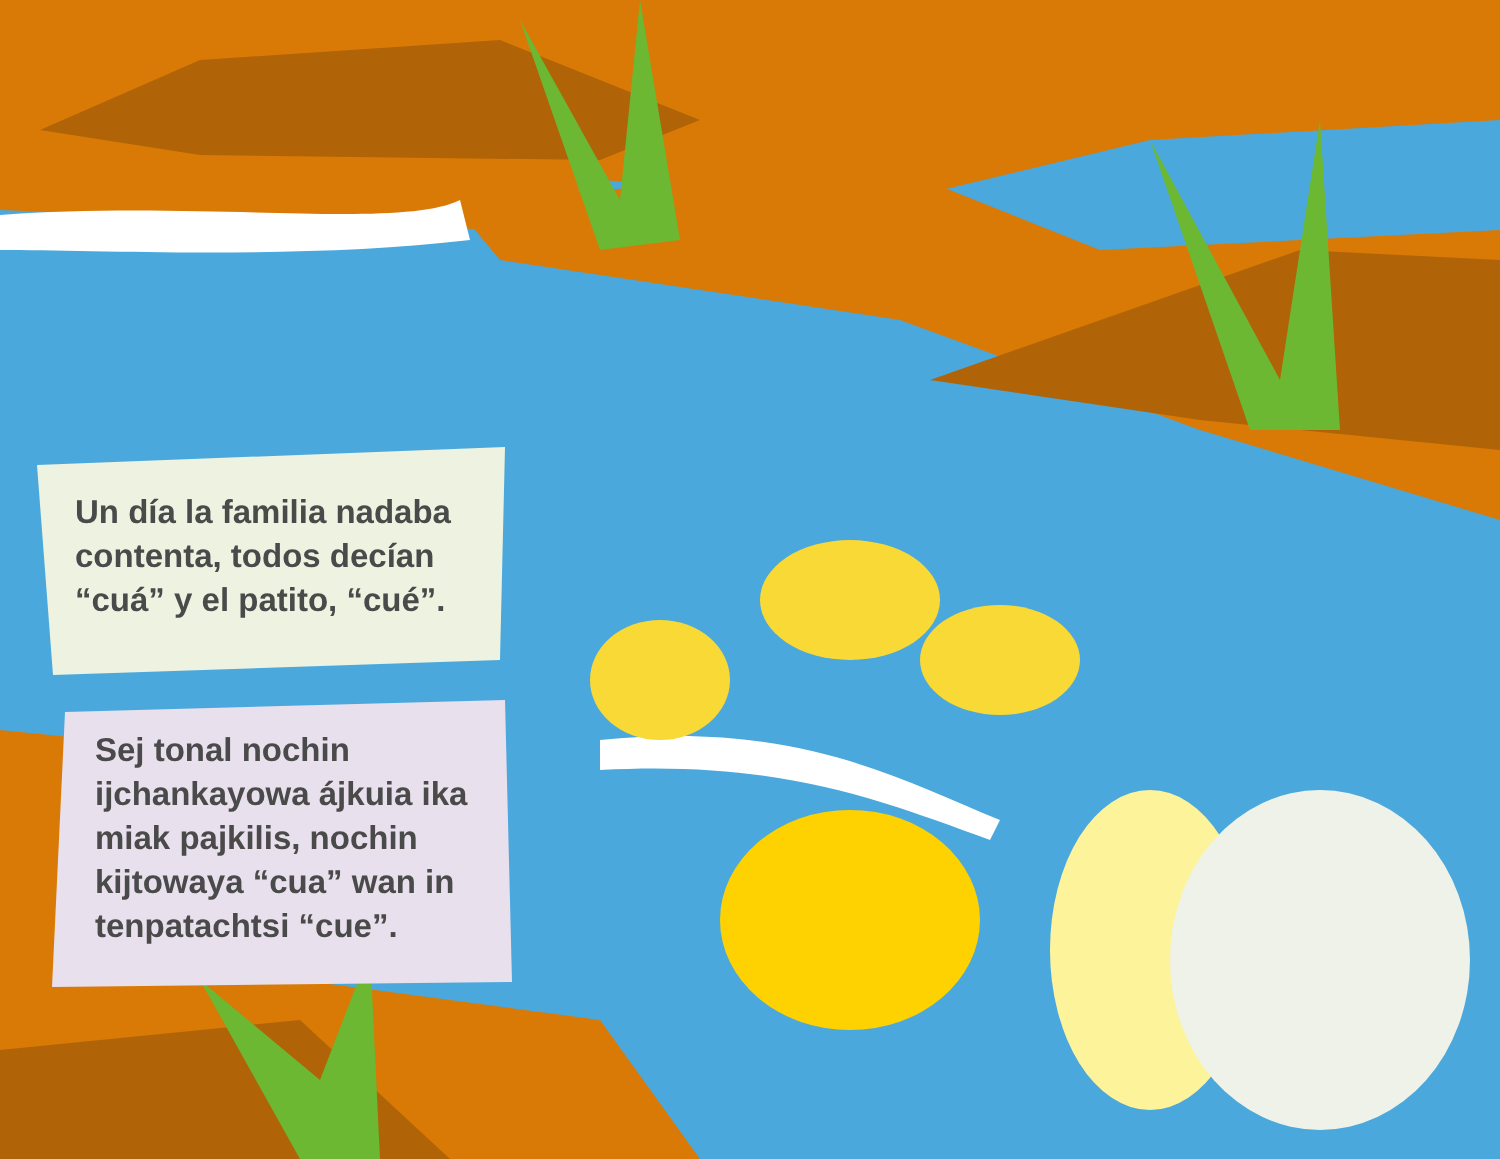Un día la familia nadaba contenta, todos decían “cuá” y el patito, “cué”.
Sej tonal nochin ijchankayowa ájkuia ika miak pajkilis, nochin kijtowaya “cua” wan in tenpatachtsi “cue”.